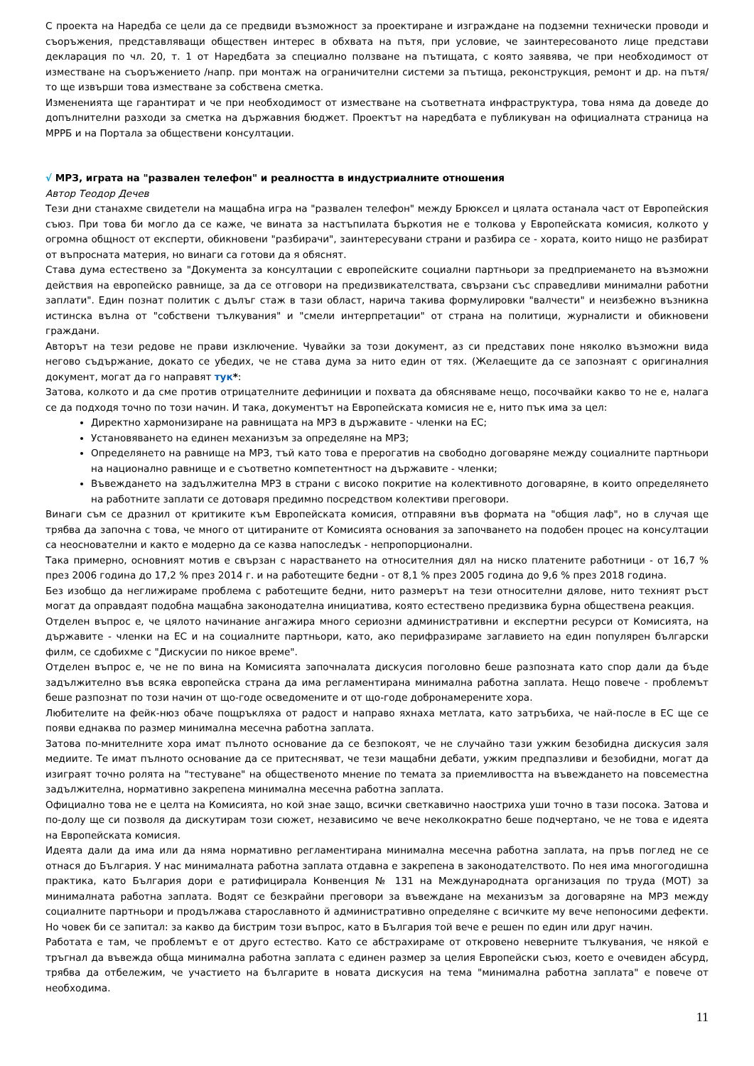С проекта на Наредба се цели да се предвиди възможност за проектиране и изграждане на подземни технически проводи и съоръжения, представляващи обществен интерес в обхвата на пътя, при условие, че заинтересованото лице представи декларация по чл. 20, т. 1 от Наредбата за специално ползване на пътищата, с която заявява, че при необходимост от изместване на съоръжението /напр. при монтаж на ограничителни системи за пътища, реконструкция, ремонт и др. на пътя/ то ще извърши това изместване за собствена сметка.
Измененията ще гарантират и че при необходимост от изместване на съответната инфраструктура, това няма да доведе до допълнителни разходи за сметка на държавния бюджет. Проектът на наредбата е публикуван на официалната страница на МРРБ и на Портала за обществени консултации.
√ МРЗ, играта на "развален телефон" и реалността в индустриалните отношения
Автор Теодор Дечев
Тези дни станахме свидетели на мащабна игра на "развален телефон" между Брюксел и цялата останала част от Европейския съюз. При това би могло да се каже, че вината за настъпилата бъркотия не е толкова у Европейската комисия, колкото у огромна общност от експерти, обикновени "разбирачи", заинтересувани страни и разбира се - хората, които нищо не разбират от въпросната материя, но винаги са готови да я обяснят.
Става дума естествено за "Документа за консултации с европейските социални партньори за предприемането на възможни действия на европейско равнище, за да се отговори на предизвикателствата, свързани със справедливи минимални работни заплати". Един познат политик с дълъг стаж в тази област, нарича такива формулировки "валчести" и неизбежно възникна истинска вълна от "собствени тълкувания" и "смели интерпретации" от страна на политици, журналисти и обикновени граждани.
Авторът на тези редове не прави изключение. Чувайки за този документ, аз си представих поне няколко възможни вида негово съдържание, докато се убедих, че не става дума за нито един от тях. (Желаещите да се запознаят с оригиналния документ, могат да го направят тук*:
Затова, колкото и да сме против отрицателните дефиниции и похвата да обясняваме нещо, посочвайки какво то не е, налага се да подходя точно по този начин. И така, документът на Европейската комисия не е, нито пък има за цел:
Директно хармонизиране на равнищата на МРЗ в държавите - членки на ЕС;
Установяването на единен механизъм за определяне на МРЗ;
Определянето на равнище на МРЗ, тъй като това е прерогатив на свободно договаряне между социалните партньори на национално равнище и е съответно компетентност на държавите - членки;
Въвеждането на задължителна МРЗ в страни с високо покритие на колективното договаряне, в които определянето на работните заплати се дотоваря предимно посредством колективи преговори.
Винаги съм се дразнил от критиките към Европейската комисия, отправяни във формата на "общия лаф", но в случая ще трябва да започна с това, че много от цитираните от Комисията основания за започването на подобен процес на консултации са неоснователни и както е модерно да се казва напоследък - непропорционални.
Така примерно, основният мотив е свързан с нарастването на относителния дял на ниско платените работници - от 16,7 % през 2006 година до 17,2 % през 2014 г. и на работещите бедни - от 8,1 % през 2005 година до 9,6 % през 2018 година.
Без изобщо да неглижираме проблема с работещите бедни, нито размерът на тези относителни дялове, нито техният ръст могат да оправдаят подобна мащабна законодателна инициатива, която естествено предизвика бурна обществена реакция.
Отделен въпрос е, че цялото начинание ангажира много сериозни административни и експертни ресурси от Комисията, на държавите - членки на ЕС и на социалните партньори, като, ако перифразираме заглавието на един популярен български филм, се сдобихме с "Дискусии по никое време".
Отделен въпрос е, че не по вина на Комисията започналата дискусия поголовно беше разпозната като спор дали да бъде задължително във всяка европейска страна да има регламентирана минимална работна заплата. Нещо повече - проблемът беше разпознат по този начин от що-годе осведомените и от що-годе добронамерените хора.
Любителите на фейк-нюз обаче пощръкляха от радост и направо яхнаха метлата, като затръбиха, че най-после в ЕС ще се появи еднаква по размер минимална месечна работна заплата.
Затова по-мнителните хора имат пълното основание да се безпокоят, че не случайно тази ужким безобидна дискусия заля медиите. Те имат пълното основание да се притесняват, че тези мащабни дебати, ужким предпазливи и безобидни, могат да изиграят точно ролята на "тестуване" на общественото мнение по темата за приемливостта на въвеждането на повсеместна задължителна, нормативно закрепена минимална месечна работна заплата.
Официално това не е целта на Комисията, но кой знае защо, всички светкавично наостриха уши точно в тази посока. Затова и по-долу ще си позволя да дискутирам този сюжет, независимо че вече неколкократно беше подчертано, че не това е идеята на Европейската комисия.
Идеята дали да има или да няма нормативно регламентирана минимална месечна работна заплата, на пръв поглед не се отнася до България. У нас минималната работна заплата отдавна е закрепена в законодателството. По нея има многогодишна практика, като България дори е ратифицирала Конвенция № 131 на Международната организация по труда (МОТ) за минималната работна заплата. Водят се безкрайни преговори за въвеждане на механизъм за договаряне на МРЗ между социалните партньори и продължава старославното й административно определяне с всичките му вече непоносими дефекти. Но човек би се запитал: за какво да бистрим този въпрос, като в България той вече е решен по един или друг начин.
Работата е там, че проблемът е от друго естество. Като се абстрахираме от откровено неверните тълкувания, че някой е тръгнал да въвежда обща минимална работна заплата с единен размер за целия Европейски съюз, което е очевиден абсурд, трябва да отбележим, че участието на българите в новата дискусия на тема "минимална работна заплата" е повече от необходима.
11